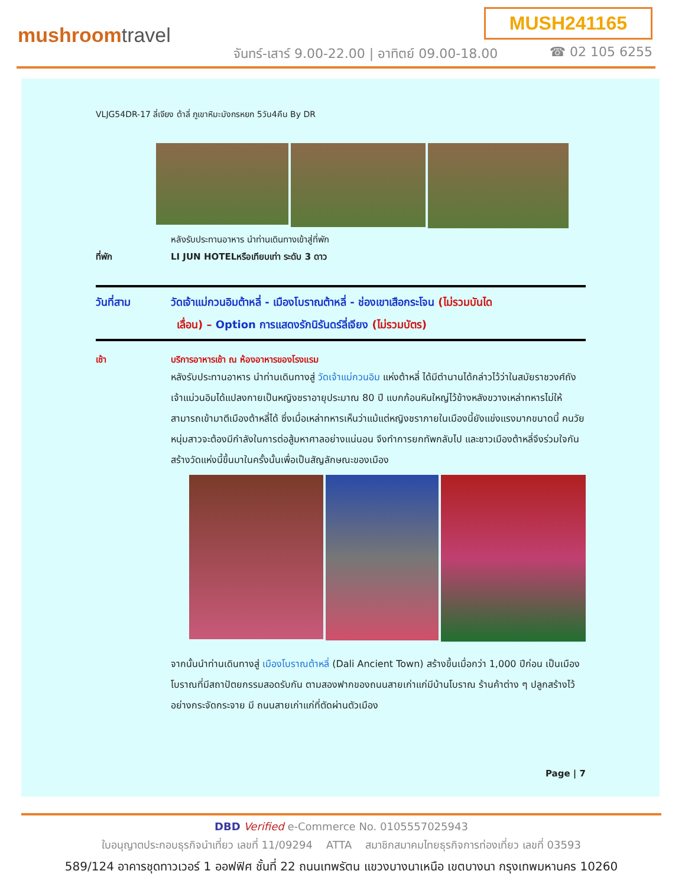MUSH241165
mushroomtravel
จันทร์-เสาร์ 9.00-22.00 | อาทิตย์ 09.00-18.00
☎ 02 105 6255
VLJG54DR-17 ลี่เจียง ต้าลี่ ภูเขาหิมะมังกรหยก 5วัน4คืน By DR
หลังรับประทานอาหาร นำท่านเดินทางเข้าสู่ที่พัก
ที่พัก LI JUN HOTELหรือเทียบเท่า ระดับ 3 ดาว
วันที่สาม วัดเจ้าแม่กวนอิมต้าหลี่ - เมืองโบราณต้าหลี่ - ช่องเขาเสือกระโจน (ไม่รวมบันได
เลื่อน) – Option การแสดงรักนิรันดร์ลี่เจียง (ไม่รวมบัตร)
เช้า บริการอาหารเช้า ณ ห้องอาหารของโรงแรม
หลังรับประทานอาหาร นำท่านเดินทางสู่ วัดเจ้าแม่กวนอิม แห่งต้าหลี่ ได้มีตำนานได้กล่าวไว้ว่าในสมัยราชวงศ์ถัง เจ้าแม่วนอิมได้แปลงกายเป็นหญิงชราอายุประมาณ 80 ปี แบกก้อนหินใหญ่ไว้ข้างหลังขวางเหล่าทหารไม่ให้สามารถเข้ามาตีเมืองต้าหลี่ได้ ซึ่งเมื่อเหล่าทหารเห็นว่าแม้แต่หญิงชราภายในเมืองนี้ยังแข่งแรงมากขนาดนี้ คนวัยหนุ่มสาวจะต้องมีกำลังในการต่อสู้มหาศาลอย่างแน่นอน จึงทำการยกทัพกลับไป และชาวเมืองต้าหลี่จึงร่วมใจกันสร้างวัดแห่งนี้ขึ้นมาในครั้งนั้นเพื่อเป็นสัญลักษณะของเมือง
จากนั้นนำท่านเดินทางสู่ เมืองโบราณต้าหลี่ (Dali Ancient Town) สร้างขึ้นเมื่อกว่า 1,000 ปีก่อน เป็นเมืองโบราณที่มีสถาปัตยกรรมสอดรับกัน ตามสองฟากของถนนสายเก่าแก่มีบ้านโบราณ ร้านค้าต่าง ๆ ปลูกสร้างไว้อย่างกระจัดกระจาย มี ถนนสายเก่าแก่ที่ตัดผ่านตัวเมือง
Page | 7
DBD Verified e-Commerce No. 0105557025943
ใบอนุญาตประกอบธุรกิจนำเที่ยว เลขที่ 11/09294 ATTA สมาชิกสมาคมไทยธุรกิจการท่องเที่ยว เลขที่ 03593
589/124 อาคารชุดทาวเวอร์ 1 ออฟฟิศ ชั้นที่ 22 ถนนเทพรัตน แขวงบางนาเหนือ เขตบางนา กรุงเทพมหานคร 10260